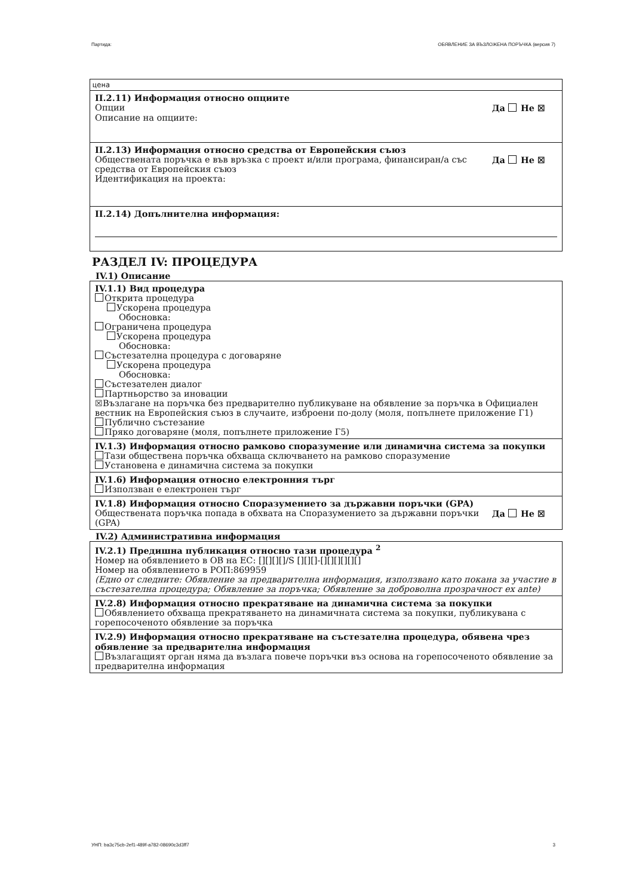Партида: ОБЯВЛЕНИЕ ЗА ВЪЗЛОЖЕНА ПОРЪЧКА (версия 7)
цена
II.2.11) Информация относно опциите
Опции Да Не ☒
Описание на опциите:
II.2.13) Информация относно средства от Европейския съюз
Обществената поръчка е във връзка с проект и/или програма, финансиран/а със средства от Европейския съюз Да Не ☒
Идентификация на проекта:
II.2.14) Допълнителна информация:
РАЗДЕЛ IV: ПРОЦЕДУРА
IV.1) Описание
IV.1.1) Вид процедура
Открита процедура
Ускорена процедура
Обосновка:
Ограничена процедура
Ускорена процедура
Обосновка:
Състезателна процедура с договаряне
Ускорена процедура
Обосновка:
Състезателен диалог
Партньорство за иновации
☒Възлагане на поръчка без предварително публикуване на обявление за поръчка в Официален вестник на Европейския съюз в случаите, изброени по-долу (моля, попълнете приложение Г1)
Публично състезание
Пряко договаряне (моля, попълнете приложение Г5)
IV.1.3) Информация относно рамково споразумение или динамична система за покупки
Тази обществена поръчка обхваща сключването на рамково споразумение
Установена е динамична система за покупки
IV.1.6) Информация относно електронния търг
Използван е електронен търг
IV.1.8) Информация относно Споразумението за държавни поръчки (GPA)
Обществената поръчка попада в обхвата на Споразумението за държавни поръчки (GPA) Да Не ☒
IV.2) Административна информация
IV.2.1) Предишна публикация относно тази процедура <sup>2</sup>
Номер на обявлението в ОВ на ЕС: [][][][]/S [][][]-[][][][][][]
Номер на обявлението в РОП:869959
(Едно от следните: Обявление за предварителна информация, използвано като покана за участие в състезателна процедура; Обявление за поръчка; Обявление за доброволна прозрачност ex ante)
IV.2.8) Информация относно прекратяване на динамична система за покупки
Обявлението обхваща прекратяването на динамичната система за покупки, публикувана с горепосоченото обявление за поръчка
IV.2.9) Информация относно прекратяване на състезателна процедура, обявена чрез обявление за предварителна информация
Възлагащият орган няма да възлага повече поръчки въз основа на горепосоченото обявление за предварителна информация
УНП: ba3c75cb-2ef1-489f-a782-08690c3d3ff7 3